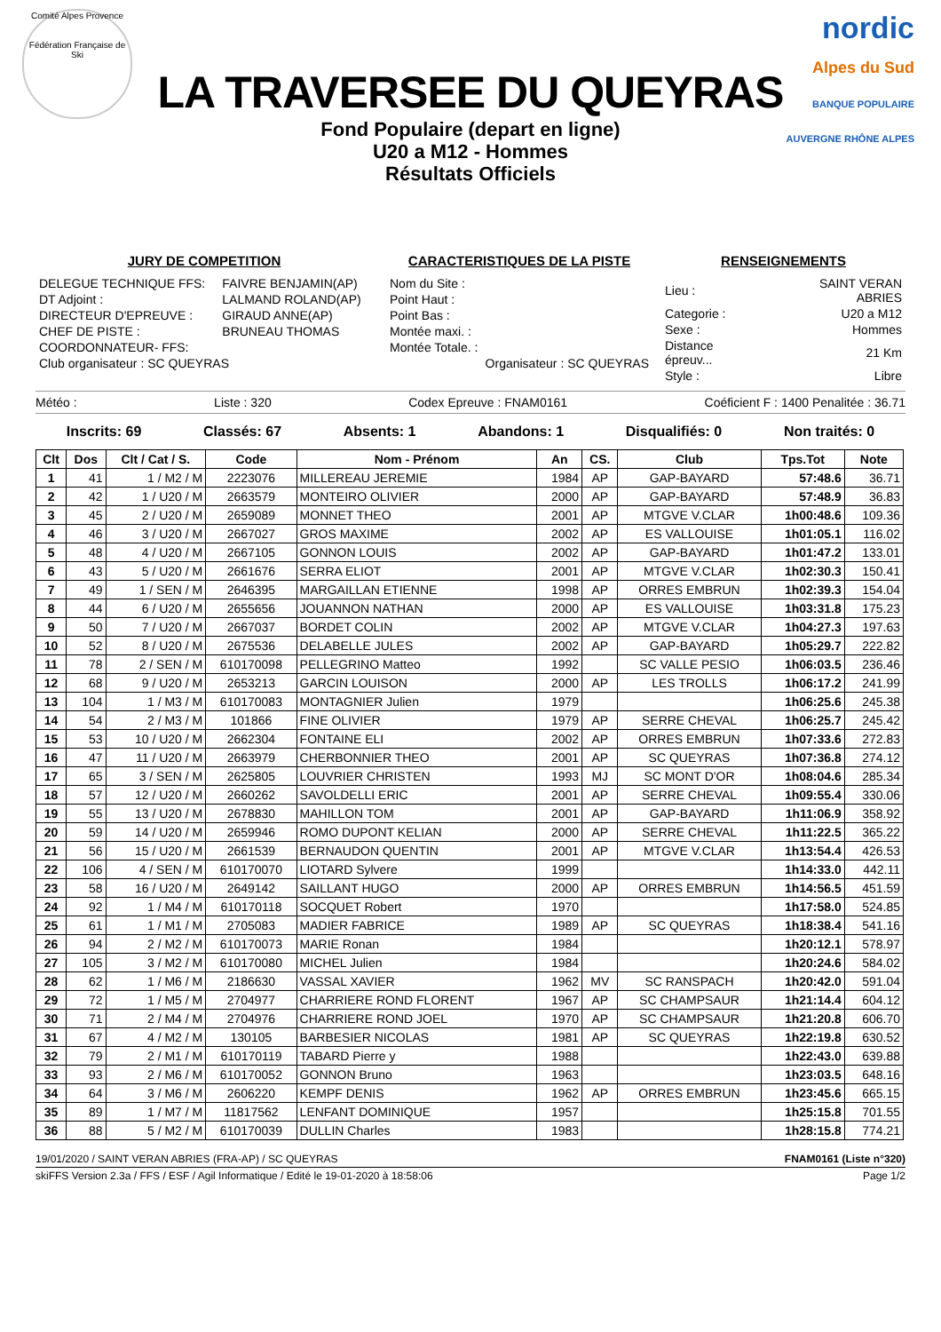Comité Alpes Provence
Fédération Française de Ski
nordic
Alpes du Sud
BANQUE POPULAIRE
AUVERGNE RHÔNE ALPES
LA TRAVERSEE DU QUEYRAS
Fond Populaire (depart en ligne)
U20 a M12 - Hommes
Résultats Officiels
JURY DE COMPETITION
| DELEGUE TECHNIQUE FFS: | FAIVRE BENJAMIN(AP) |
| DT Adjoint : | LALMAND ROLAND(AP) |
| DIRECTEUR D'EPREUVE : | GIRAUD ANNE(AP) |
| CHEF DE PISTE : | BRUNEAU THOMAS |
| COORDONNATEUR- FFS: | |
| Club organisateur : SC QUEYRAS | |
CARACTERISTIQUES DE LA PISTE
| Nom du Site : |
| Point Haut : |
| Point Bas : |
| Montée maxi. : |
| Montée Totale. : |
| Organisateur : SC QUEYRAS |
RENSEIGNEMENTS
| Lieu : | SAINT VERAN ABRIES |
| Categorie : | U20 a M12 |
| Sexe : | Hommes |
| Distance épreuv... | 21 Km |
| Style : | Libre |
Météo : Liste : 320 Codex Epreuve : FNAM0161 Coéficient F : 1400 Penalitée : 36.71
Inscrits: 69 Classés: 67 Absents: 1 Abandons: 1 Disqualifiés: 0 Non traités: 0
| Clt | Dos | Clt / Cat / S. | Code | Nom - Prénom | An | CS. | Club | Tps.Tot | Note |
| --- | --- | --- | --- | --- | --- | --- | --- | --- | --- |
| 1 | 41 | 1 / M2 / M | 2223076 | MILLEREAU JEREMIE | 1984 | AP | GAP-BAYARD | 57:48.6 | 36.71 |
| 2 | 42 | 1 / U20 / M | 2663579 | MONTEIRO OLIVIER | 2000 | AP | GAP-BAYARD | 57:48.9 | 36.83 |
| 3 | 45 | 2 / U20 / M | 2659089 | MONNET THEO | 2001 | AP | MTGVE V.CLAR | 1h00:48.6 | 109.36 |
| 4 | 46 | 3 / U20 / M | 2667027 | GROS MAXIME | 2002 | AP | ES VALLOUISE | 1h01:05.1 | 116.02 |
| 5 | 48 | 4 / U20 / M | 2667105 | GONNON LOUIS | 2002 | AP | GAP-BAYARD | 1h01:47.2 | 133.01 |
| 6 | 43 | 5 / U20 / M | 2661676 | SERRA ELIOT | 2001 | AP | MTGVE V.CLAR | 1h02:30.3 | 150.41 |
| 7 | 49 | 1 / SEN / M | 2646395 | MARGAILLAN ETIENNE | 1998 | AP | ORRES EMBRUN | 1h02:39.3 | 154.04 |
| 8 | 44 | 6 / U20 / M | 2655656 | JOUANNON NATHAN | 2000 | AP | ES VALLOUISE | 1h03:31.8 | 175.23 |
| 9 | 50 | 7 / U20 / M | 2667037 | BORDET COLIN | 2002 | AP | MTGVE V.CLAR | 1h04:27.3 | 197.63 |
| 10 | 52 | 8 / U20 / M | 2675536 | DELABELLE JULES | 2002 | AP | GAP-BAYARD | 1h05:29.7 | 222.82 |
| 11 | 78 | 2 / SEN / M | 610170098 | PELLEGRINO Matteo | 1992 | | SC VALLE PESIO | 1h06:03.5 | 236.46 |
| 12 | 68 | 9 / U20 / M | 2653213 | GARCIN LOUISON | 2000 | AP | LES TROLLS | 1h06:17.2 | 241.99 |
| 13 | 104 | 1 / M3 / M | 610170083 | MONTAGNIER Julien | 1979 | | | 1h06:25.6 | 245.38 |
| 14 | 54 | 2 / M3 / M | 101866 | FINE OLIVIER | 1979 | AP | SERRE CHEVAL | 1h06:25.7 | 245.42 |
| 15 | 53 | 10 / U20 / M | 2662304 | FONTAINE ELI | 2002 | AP | ORRES EMBRUN | 1h07:33.6 | 272.83 |
| 16 | 47 | 11 / U20 / M | 2663979 | CHERBONNIER THEO | 2001 | AP | SC QUEYRAS | 1h07:36.8 | 274.12 |
| 17 | 65 | 3 / SEN / M | 2625805 | LOUVRIER CHRISTEN | 1993 | MJ | SC MONT D'OR | 1h08:04.6 | 285.34 |
| 18 | 57 | 12 / U20 / M | 2660262 | SAVOLDELLI ERIC | 2001 | AP | SERRE CHEVAL | 1h09:55.4 | 330.06 |
| 19 | 55 | 13 / U20 / M | 2678830 | MAHILLON TOM | 2001 | AP | GAP-BAYARD | 1h11:06.9 | 358.92 |
| 20 | 59 | 14 / U20 / M | 2659946 | ROMO DUPONT KELIAN | 2000 | AP | SERRE CHEVAL | 1h11:22.5 | 365.22 |
| 21 | 56 | 15 / U20 / M | 2661539 | BERNAUDON QUENTIN | 2001 | AP | MTGVE V.CLAR | 1h13:54.4 | 426.53 |
| 22 | 106 | 4 / SEN / M | 610170070 | LIOTARD Sylvere | 1999 | | | 1h14:33.0 | 442.11 |
| 23 | 58 | 16 / U20 / M | 2649142 | SAILLANT HUGO | 2000 | AP | ORRES EMBRUN | 1h14:56.5 | 451.59 |
| 24 | 92 | 1 / M4 / M | 610170118 | SOCQUET Robert | 1970 | | | 1h17:58.0 | 524.85 |
| 25 | 61 | 1 / M1 / M | 2705083 | MADIER FABRICE | 1989 | AP | SC QUEYRAS | 1h18:38.4 | 541.16 |
| 26 | 94 | 2 / M2 / M | 610170073 | MARIE Ronan | 1984 | | | 1h20:12.1 | 578.97 |
| 27 | 105 | 3 / M2 / M | 610170080 | MICHEL Julien | 1984 | | | 1h20:24.6 | 584.02 |
| 28 | 62 | 1 / M6 / M | 2186630 | VASSAL XAVIER | 1962 | MV | SC RANSPACH | 1h20:42.0 | 591.04 |
| 29 | 72 | 1 / M5 / M | 2704977 | CHARRIERE ROND FLORENT | 1967 | AP | SC CHAMPSAUR | 1h21:14.4 | 604.12 |
| 30 | 71 | 2 / M4 / M | 2704976 | CHARRIERE ROND JOEL | 1970 | AP | SC CHAMPSAUR | 1h21:20.8 | 606.70 |
| 31 | 67 | 4 / M2 / M | 130105 | BARBESIER NICOLAS | 1981 | AP | SC QUEYRAS | 1h22:19.8 | 630.52 |
| 32 | 79 | 2 / M1 / M | 610170119 | TABARD Pierre y | 1988 | | | 1h22:43.0 | 639.88 |
| 33 | 93 | 2 / M6 / M | 610170052 | GONNON Bruno | 1963 | | | 1h23:03.5 | 648.16 |
| 34 | 64 | 3 / M6 / M | 2606220 | KEMPF DENIS | 1962 | AP | ORRES EMBRUN | 1h23:45.6 | 665.15 |
| 35 | 89 | 1 / M7 / M | 11817562 | LENFANT DOMINIQUE | 1957 | | | 1h25:15.8 | 701.55 |
| 36 | 88 | 5 / M2 / M | 610170039 | DULLIN Charles | 1983 | | | 1h28:15.8 | 774.21 |
19/01/2020 / SAINT VERAN ABRIES (FRA-AP) / SC QUEYRAS FNAM0161 (Liste n°320)
skiFFS Version 2.3a / FFS / ESF / Agil Informatique / Edité le 19-01-2020 à 18:58:06 Page 1/2